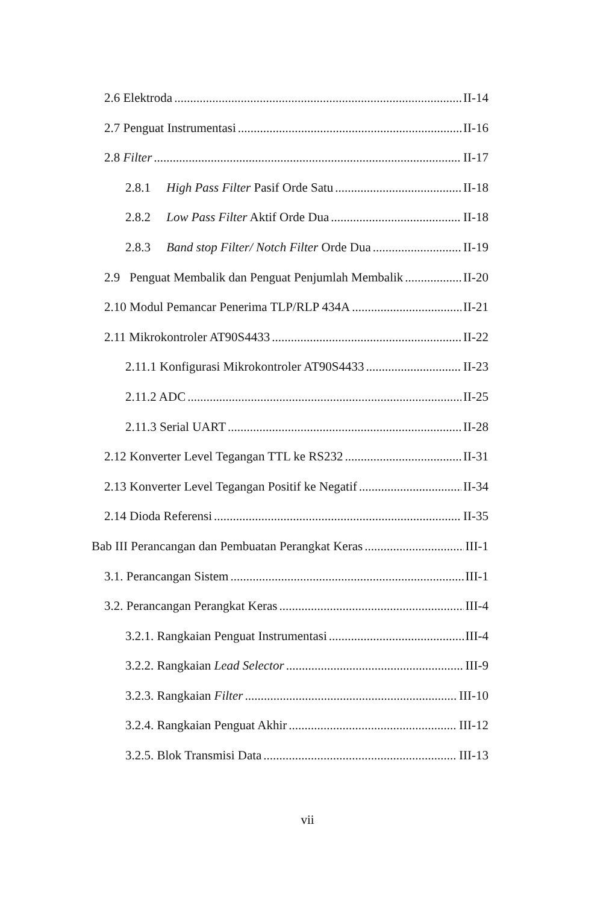2.6 Elektroda II-14
2.7 Penguat Instrumentasi II-16
2.8 Filter II-17
2.8.1 High Pass Filter Pasif Orde Satu II-18
2.8.2 Low Pass Filter Aktif Orde Dua II-18
2.8.3 Band stop Filter/ Notch Filter Orde Dua II-19
2.9 Penguat Membalik dan Penguat Penjumlah Membalik II-20
2.10 Modul Pemancar Penerima TLP/RLP 434A II-21
2.11 Mikrokontroler AT90S4433 II-22
2.11.1 Konfigurasi Mikrokontroler AT90S4433 II-23
2.11.2 ADC II-25
2.11.3 Serial UART II-28
2.12 Konverter Level Tegangan TTL ke RS232 II-31
2.13 Konverter Level Tegangan Positif ke Negatif II-34
2.14 Dioda Referensi II-35
Bab III Perancangan dan Pembuatan Perangkat Keras III-1
3.1. Perancangan Sistem III-1
3.2. Perancangan Perangkat Keras III-4
3.2.1. Rangkaian Penguat Instrumentasi III-4
3.2.2. Rangkaian Lead Selector III-9
3.2.3. Rangkaian Filter III-10
3.2.4. Rangkaian Penguat Akhir III-12
3.2.5. Blok Transmisi Data III-13
vii